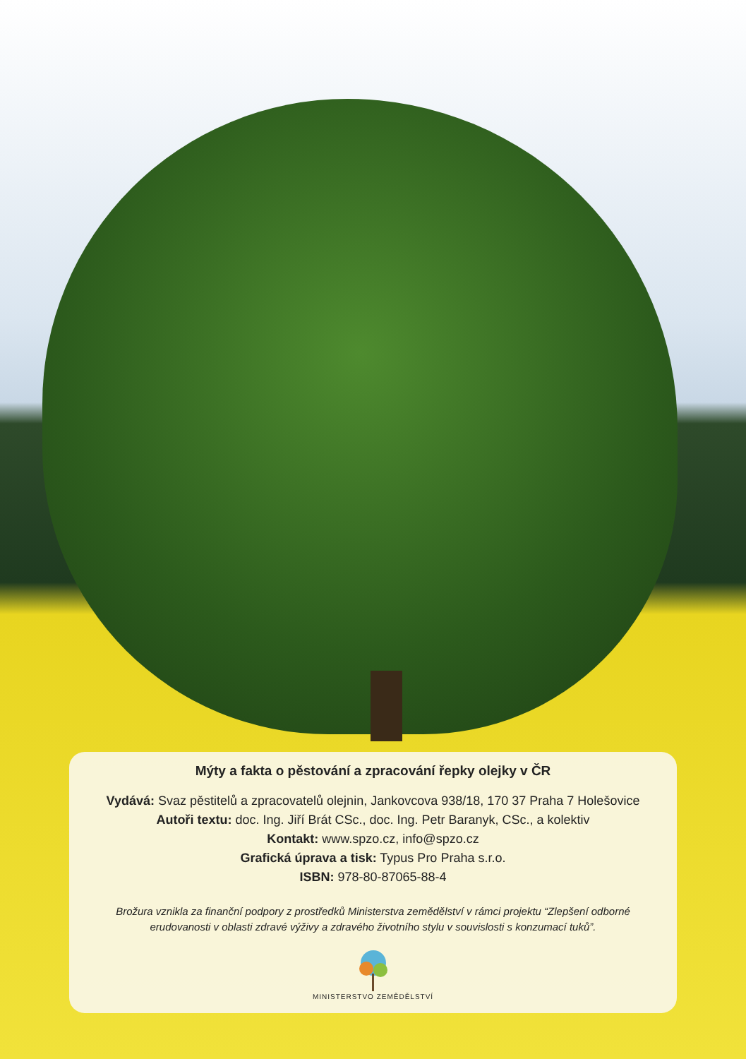Mýty a fakta o pěstování a zpracování řepky olejky v ČR
Vydává: Svaz pěstitelů a zpracovatelů olejnin, Jankovcova 938/18, 170 37 Praha 7 Holešovice
Autoři textu: doc. Ing. Jiří Brát CSc., doc. Ing. Petr Baranyk, CSc., a kolektiv
Kontakt: www.spzo.cz, info@spzo.cz
Grafická úprava a tisk: Typus Pro Praha s.r.o.
ISBN: 978-80-87065-88-4
Brožura vznikla za finanční podpory z prostředků Ministerstva zemědělství v rámci projektu “Zlepšení odborné erudovanosti v oblasti zdravé výživy a zdravého životního stylu v souvislosti s konzumací tuků”.
MINISTERSTVO ZEMĚDĚLSTVÍ